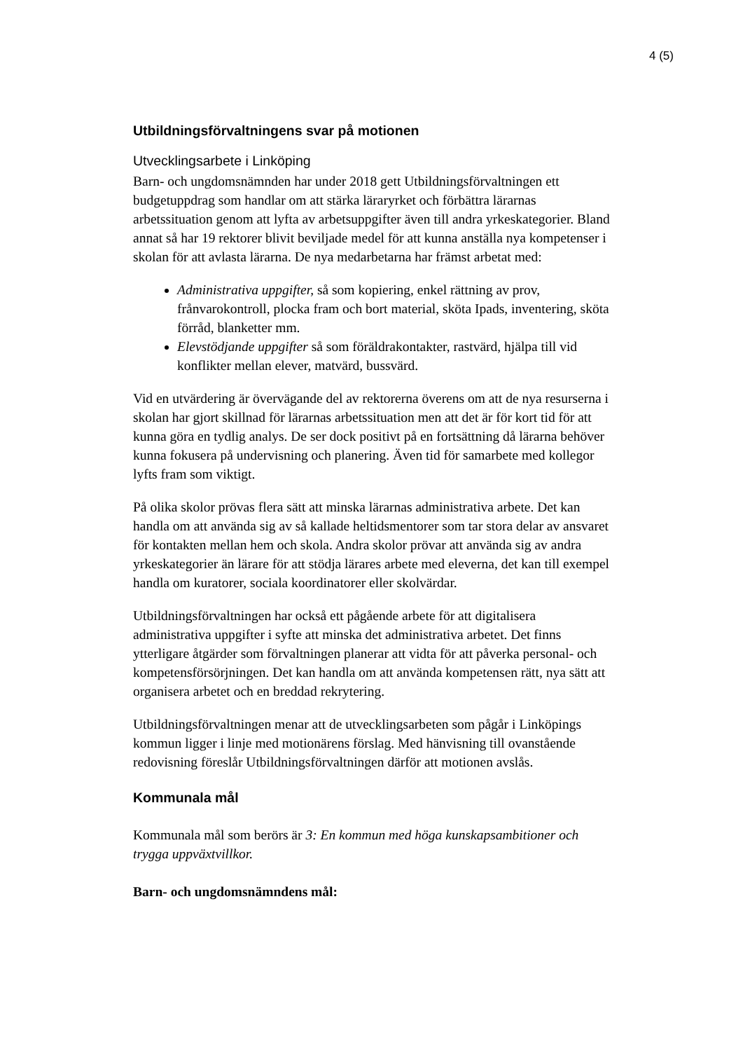4 (5)
Utbildningsförvaltningens svar på motionen
Utvecklingsarbete i Linköping
Barn- och ungdomsnämnden har under 2018 gett Utbildningsförvaltningen ett budgetuppdrag som handlar om att stärka läraryrket och förbättra lärarnas arbetssituation genom att lyfta av arbetsuppgifter även till andra yrkeskategorier. Bland annat så har 19 rektorer blivit beviljade medel för att kunna anställa nya kompetenser i skolan för att avlasta lärarna. De nya medarbetarna har främst arbetat med:
Administrativa uppgifter, så som kopiering, enkel rättning av prov, frånvarokontroll, plocka fram och bort material, sköta Ipads, inventering, sköta förråd, blanketter mm.
Elevstödjande uppgifter så som föräldrakontakter, rastvärd, hjälpa till vid konflikter mellan elever, matvärd, bussvärd.
Vid en utvärdering är övervägande del av rektorerna överens om att de nya resurserna i skolan har gjort skillnad för lärarnas arbetssituation men att det är för kort tid för att kunna göra en tydlig analys. De ser dock positivt på en fortsättning då lärarna behöver kunna fokusera på undervisning och planering. Även tid för samarbete med kollegor lyfts fram som viktigt.
På olika skolor prövas flera sätt att minska lärarnas administrativa arbete. Det kan handla om att använda sig av så kallade heltidsmentorer som tar stora delar av ansvaret för kontakten mellan hem och skola. Andra skolor prövar att använda sig av andra yrkeskategorier än lärare för att stödja lärares arbete med eleverna, det kan till exempel handla om kuratorer, sociala koordinatorer eller skolvärdar.
Utbildningsförvaltningen har också ett pågående arbete för att digitalisera administrativa uppgifter i syfte att minska det administrativa arbetet. Det finns ytterligare åtgärder som förvaltningen planerar att vidta för att påverka personal- och kompetensförsörjningen. Det kan handla om att använda kompetensen rätt, nya sätt att organisera arbetet och en breddad rekrytering.
Utbildningsförvaltningen menar att de utvecklingsarbeten som pågår i Linköpings kommun ligger i linje med motionärens förslag. Med hänvisning till ovanstående redovisning föreslår Utbildningsförvaltningen därför att motionen avslås.
Kommunala mål
Kommunala mål som berörs är 3: En kommun med höga kunskapsambitioner och trygga uppväxtvillkor.
Barn- och ungdomsnämndens mål: